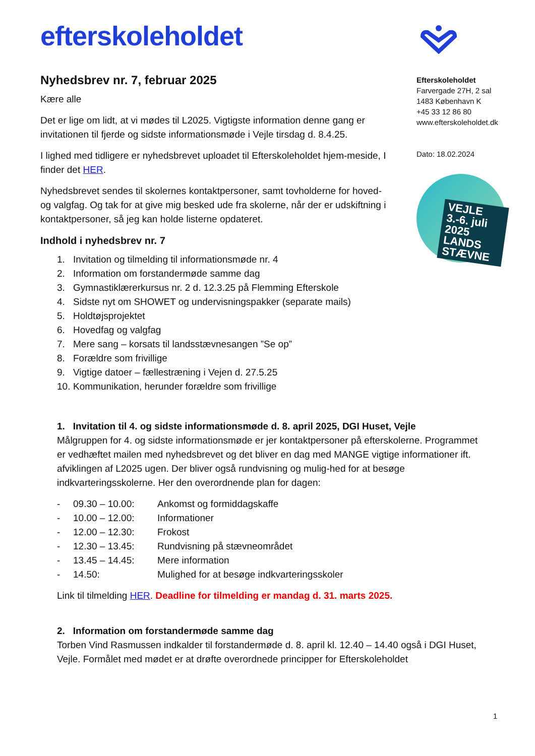efterskoleholdet
Efterskoleholdet
Farvergade 27H, 2 sal
1483 København K
+45 33 12 86 80
www.efterskoleholdet.dk
Dato: 18.02.2024
VEJLE 3.-6. juli 2025
LANDS STÆVNE
Nyhedsbrev nr. 7, februar 2025
Kære alle
Det er lige om lidt, at vi mødes til L2025. Vigtigste information denne gang er invitationen til fjerde og sidste informationsmøde i Vejle tirsdag d. 8.4.25.
I lighed med tidligere er nyhedsbrevet uploadet til Efterskoleholdet hjem-meside, I finder det HER.
Nyhedsbrevet sendes til skolernes kontaktpersoner, samt tovholderne for hoved- og valgfag. Og tak for at give mig besked ude fra skolerne, når der er udskiftning i kontaktpersoner, så jeg kan holde listerne opdateret.
Indhold i nyhedsbrev nr. 7
1. Invitation og tilmelding til informationsmøde nr. 4
2. Information om forstandermøde samme dag
3. Gymnastiklærerkursus nr. 2 d. 12.3.25 på Flemming Efterskole
4. Sidste nyt om SHOWET og undervisningspakker (separate mails)
5. Holdtøjsprojektet
6. Hovedfag og valgfag
7. Mere sang – korsats til landsstævnesangen ”Se op”
8. Forældre som frivillige
9. Vigtige datoer – fællestræning i Vejen d. 27.5.25
10. Kommunikation, herunder forældre som frivillige
1. Invitation til 4. og sidste informationsmøde d. 8. april 2025, DGI Huset, Vejle
Målgruppen for 4. og sidste informationsmøde er jer kontaktpersoner på efterskolerne. Programmet er vedhæftet mailen med nyhedsbrevet og det bliver en dag med MANGE vigtige informationer ift. afviklingen af L2025 ugen. Der bliver også rundvisning og mulig-hed for at besøge indkvarteringsskolerne. Her den overordnende plan for dagen:
- 09.30 – 10.00: Ankomst og formiddagskaffe
- 10.00 – 12.00: Informationer
- 12.00 – 12.30: Frokost
- 12.30 – 13.45: Rundvisning på stævneområdet
- 13.45 – 14.45: Mere information
- 14.50: Mulighed for at besøge indkvarteringsskoler
Link til tilmelding HER. Deadline for tilmelding er mandag d. 31. marts 2025.
2. Information om forstandermøde samme dag
Torben Vind Rasmussen indkalder til forstandermøde d. 8. april kl. 12.40 – 14.40 også i DGI Huset, Vejle. Formålet med mødet er at drøfte overordnede principper for Efterskoleholdet
1